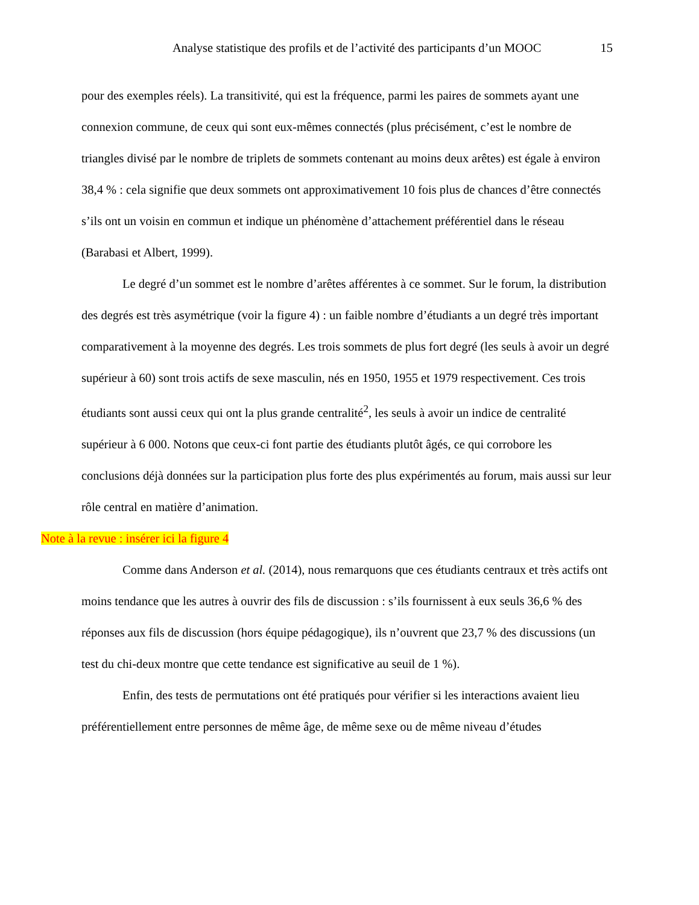Analyse statistique des profils et de l’activité des participants d’un MOOC 15
pour des exemples réels). La transitivité, qui est la fréquence, parmi les paires de sommets ayant une connexion commune, de ceux qui sont eux-mêmes connectés (plus précisément, c’est le nombre de triangles divisé par le nombre de triplets de sommets contenant au moins deux arêtes) est égale à environ 38,4 % : cela signifie que deux sommets ont approximativement 10 fois plus de chances d’être connectés s’ils ont un voisin en commun et indique un phénomène d’attachement préférentiel dans le réseau (Barabasi et Albert, 1999).
Le degré d’un sommet est le nombre d’arêtes afférentes à ce sommet. Sur le forum, la distribution des degrés est très asymétrique (voir la figure 4) : un faible nombre d’étudiants a un degré très important comparativement à la moyenne des degrés. Les trois sommets de plus fort degré (les seuls à avoir un degré supérieur à 60) sont trois actifs de sexe masculin, nés en 1950, 1955 et 1979 respectivement. Ces trois étudiants sont aussi ceux qui ont la plus grande centralité<sup>2</sup>, les seuls à avoir un indice de centralité supérieur à 6 000. Notons que ceux-ci font partie des étudiants plutôt âgés, ce qui corrobore les conclusions déjà données sur la participation plus forte des plus expérimentés au forum, mais aussi sur leur rôle central en matière d’animation.
Note à la revue : insérer ici la figure 4
Comme dans Anderson et al. (2014), nous remarquons que ces étudiants centraux et très actifs ont moins tendance que les autres à ouvrir des fils de discussion : s’ils fournissent à eux seuls 36,6 % des réponses aux fils de discussion (hors équipe pédagogique), ils n’ouvrent que 23,7 % des discussions (un test du chi-deux montre que cette tendance est significative au seuil de 1 %).
Enfin, des tests de permutations ont été pratiqués pour vérifier si les interactions avaient lieu préférentiellement entre personnes de même âge, de même sexe ou de même niveau d’études